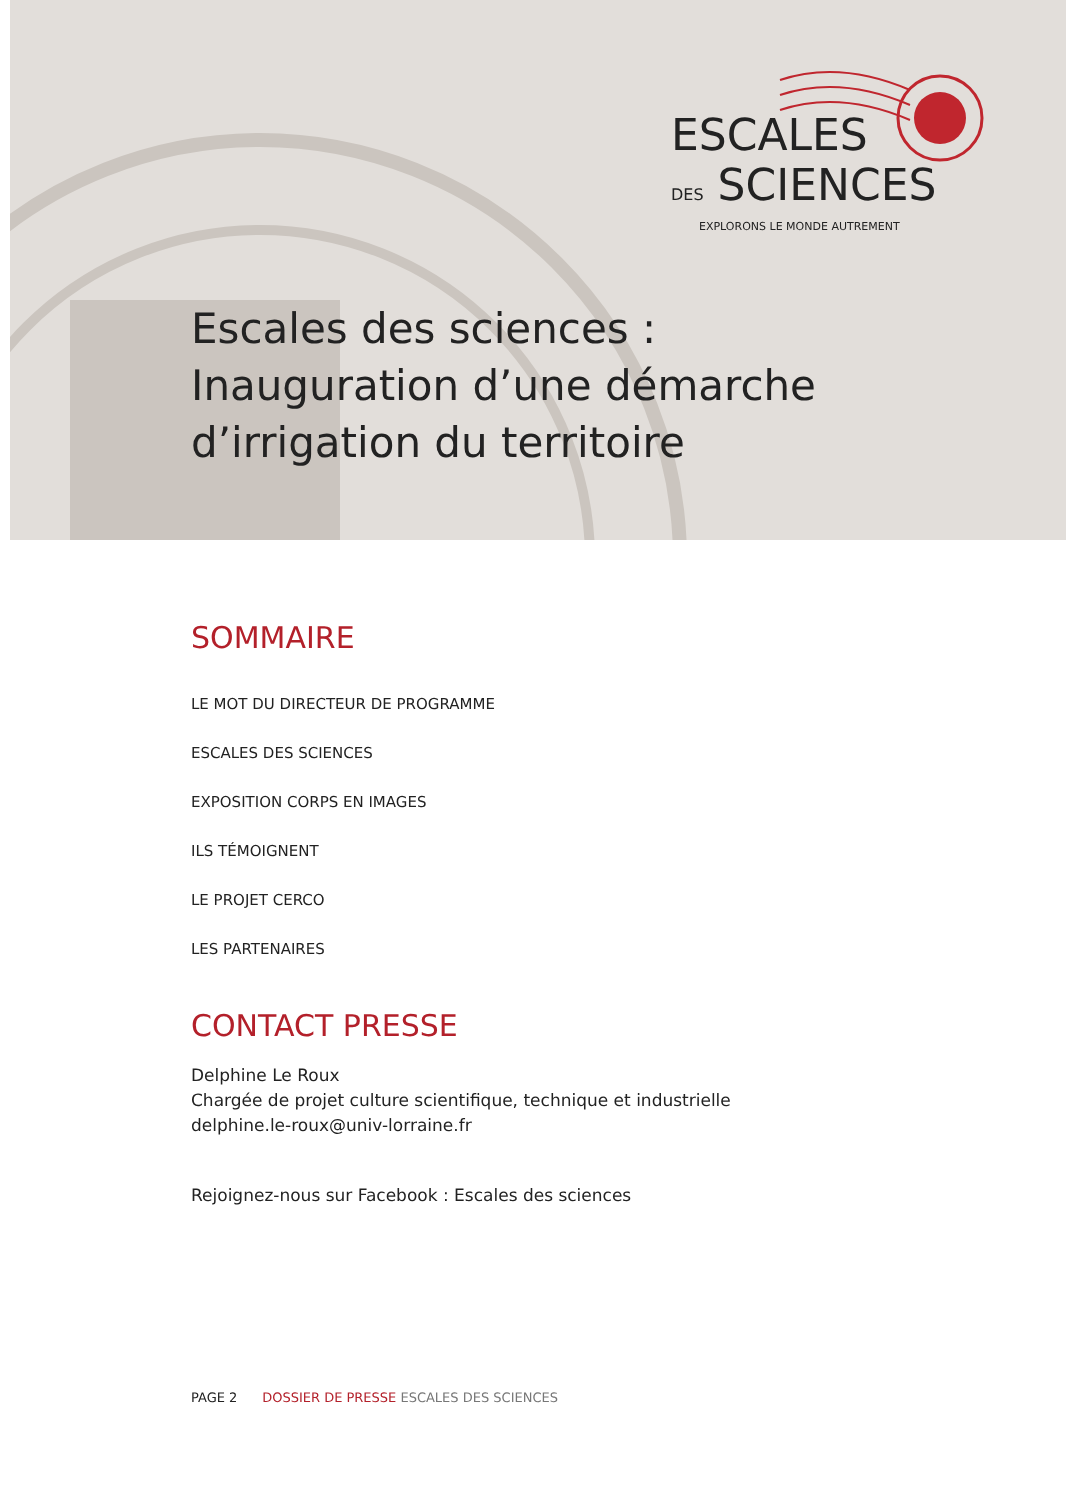ESCALES
DES SCIENCES
EXPLORONS LE MONDE AUTREMENT
Escales des sciences :
Inauguration d’une démarche
d’irrigation du territoire
SOMMAIRE
LE MOT DU DIRECTEUR DE PROGRAMME
ESCALES DES SCIENCES
EXPOSITION CORPS EN IMAGES
ILS TÉMOIGNENT
LE PROJET CERCO
LES PARTENAIRES
CONTACT PRESSE
Delphine Le Roux
Chargée de projet culture scientifique, technique et industrielle
delphine.le-roux@univ-lorraine.fr
Rejoignez-nous sur Facebook : Escales des sciences
PAGE 2 DOSSIER DE PRESSE ESCALES DES SCIENCES